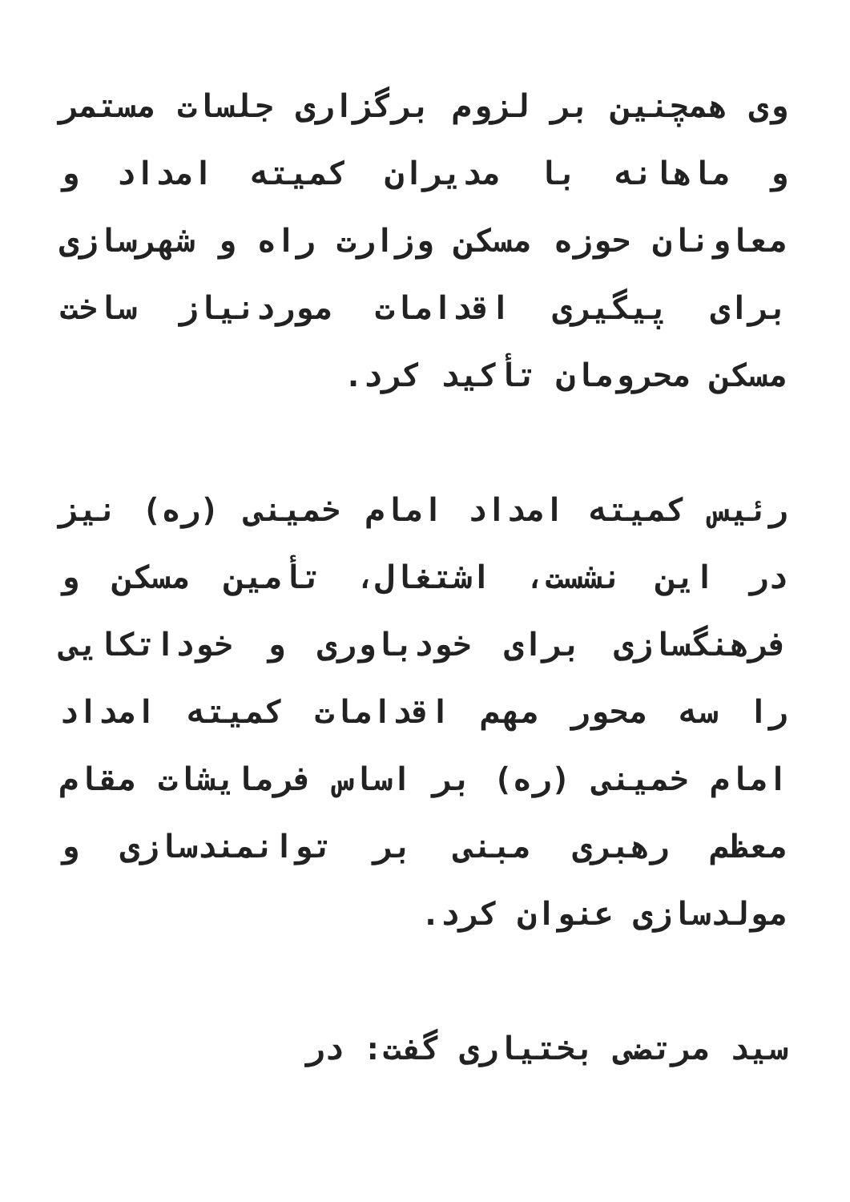وی همچنین بر لزوم برگزاری جلسات مستمر و ماهانه با مدیران کمیته امداد و معاونان حوزه مسکن وزارت راه و شهرسازی برای پیگیری اقدامات موردنیاز ساخت مسکن محرومان تأکید کرد.
رئیس کمیته امداد امام خمینی (ره) نیز در این نشست، اشتغال، تأمین مسکن و فرهنگسازی برای خودباوری و خوداتکایی را سه محور مهم اقدامات کمیته امداد امام خمینی (ره) بر اساس فرمایشات مقام معظم رهبری مبنی بر توانمندسازی و مولدسازی عنوان کرد.
سید مرتضی بختیاری گفت: در